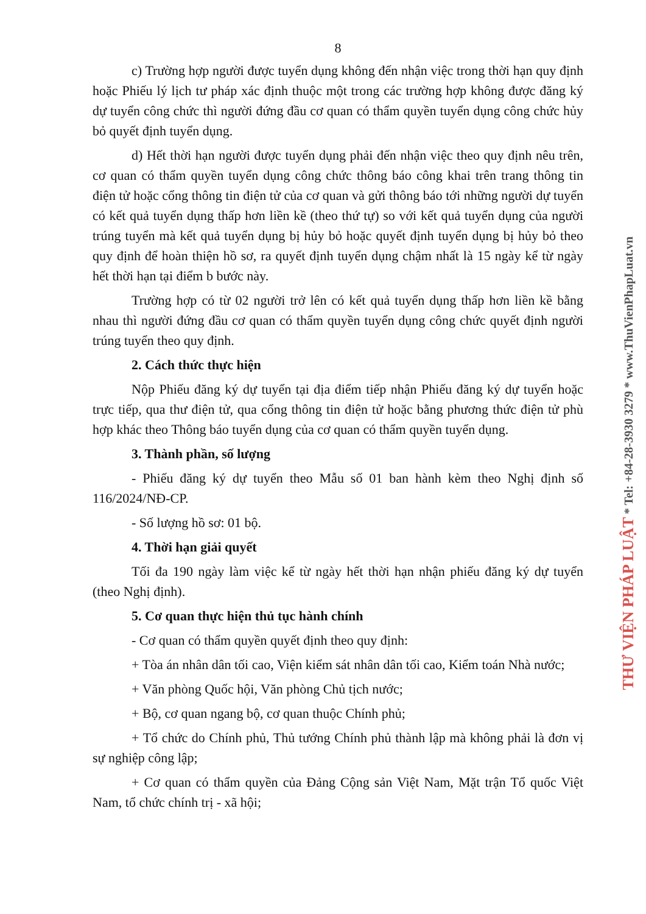8
c) Trường hợp người được tuyển dụng không đến nhận việc trong thời hạn quy định hoặc Phiếu lý lịch tư pháp xác định thuộc một trong các trường hợp không được đăng ký dự tuyển công chức thì người đứng đầu cơ quan có thẩm quyền tuyển dụng công chức hủy bỏ quyết định tuyển dụng.
d) Hết thời hạn người được tuyển dụng phải đến nhận việc theo quy định nêu trên, cơ quan có thẩm quyền tuyển dụng công chức thông báo công khai trên trang thông tin điện tử hoặc cổng thông tin điện tử của cơ quan và gửi thông báo tới những người dự tuyển có kết quả tuyển dụng thấp hơn liền kề (theo thứ tự) so với kết quả tuyển dụng của người trúng tuyển mà kết quả tuyển dụng bị hủy bỏ hoặc quyết định tuyển dụng bị hủy bỏ theo quy định để hoàn thiện hồ sơ, ra quyết định tuyển dụng chậm nhất là 15 ngày kể từ ngày hết thời hạn tại điểm b bước này.
Trường hợp có từ 02 người trở lên có kết quả tuyển dụng thấp hơn liền kề bằng nhau thì người đứng đầu cơ quan có thẩm quyền tuyển dụng công chức quyết định người trúng tuyển theo quy định.
2. Cách thức thực hiện
Nộp Phiếu đăng ký dự tuyển tại địa điểm tiếp nhận Phiếu đăng ký dự tuyển hoặc trực tiếp, qua thư điện tử, qua cổng thông tin điện tử hoặc bằng phương thức điện tử phù hợp khác theo Thông báo tuyển dụng của cơ quan có thẩm quyền tuyển dụng.
3. Thành phần, số lượng
- Phiếu đăng ký dự tuyển theo Mẫu số 01 ban hành kèm theo Nghị định số 116/2024/NĐ-CP.
- Số lượng hồ sơ: 01 bộ.
4. Thời hạn giải quyết
Tối đa 190 ngày làm việc kể từ ngày hết thời hạn nhận phiếu đăng ký dự tuyển (theo Nghị định).
5. Cơ quan thực hiện thủ tục hành chính
- Cơ quan có thẩm quyền quyết định theo quy định:
+ Tòa án nhân dân tối cao, Viện kiểm sát nhân dân tối cao, Kiểm toán Nhà nước;
+ Văn phòng Quốc hội, Văn phòng Chủ tịch nước;
+ Bộ, cơ quan ngang bộ, cơ quan thuộc Chính phủ;
+ Tổ chức do Chính phủ, Thủ tướng Chính phủ thành lập mà không phải là đơn vị sự nghiệp công lập;
+ Cơ quan có thẩm quyền của Đảng Cộng sản Việt Nam, Mặt trận Tổ quốc Việt Nam, tổ chức chính trị - xã hội;
THƯ VIỆN PHÁP LUẬT * Tel: +84-28-3930 3279 * www.ThuVienPhapLuat.vn